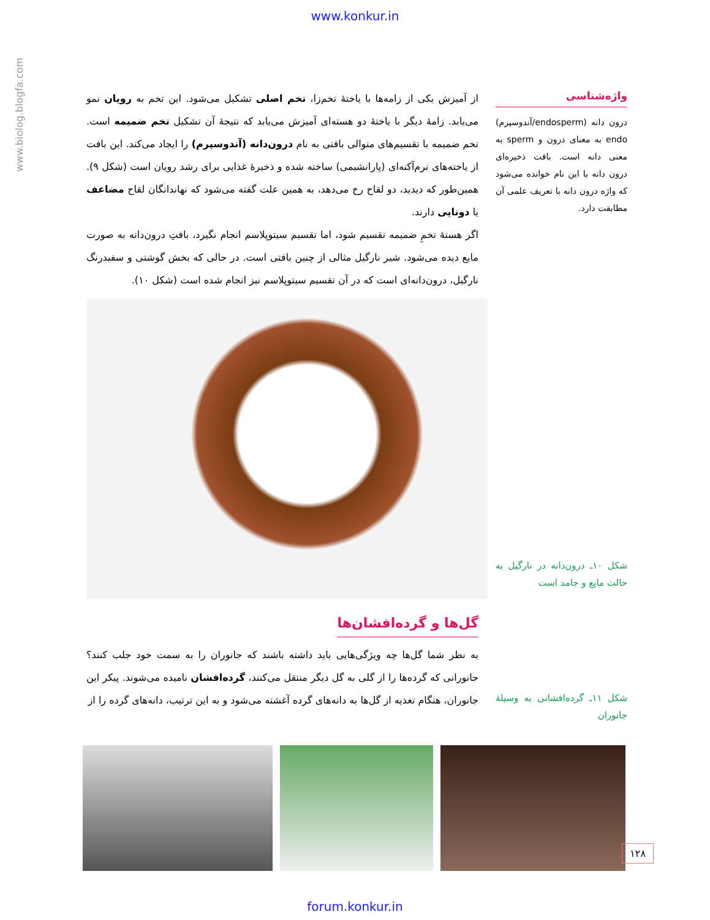www.konkur.in
www.biolog.blogfa.com
واژه‌شناسی
درون دانه (endosperm/آندوسپرم) endo به معنای درون و sperm به معنی دانه است. بافت ذخیره‌ای درون دانه با این نام خوانده می‌شود که واژه درون دانه با تعریف علمی آن مطابقت دارد.
شکل ۱۰ـ درون‌دانه در نارگیل به حالت مایع و جامد است
شکل ۱۱ـ گرده‌افشانی به وسیلهٔ جانوران
از آمیزش یکی از زامه‌ها با یاختهٔ تخم‌زا، تخم اصلی تشکیل می‌شود. این تخم به رویان نمو می‌یابد. زامهٔ دیگر با یاختهٔ دو هسته‌ای آمیزش می‌یابد که نتیجهٔ آن تشکیل تخم ضمیمه است. تخم ضمیمه با تقسیم‌های متوالی بافتی به نام درون‌دانه (آندوسپرم) را ایجاد می‌کند. این بافت از یاخته‌های نرم‌آکنه‌ای (پارانشیمی) ساخته شده و ذخیرهٔ غذایی برای رشد رویان است (شکل ۹). همین‌طور که دیدید، دو لقاح رخ می‌دهد، به همین علت گفته می‌شود که نهاندانگان لقاح مضاعف یا دوتایی دارند.
اگر هستهٔ تخمِ ضمیمه تقسیم شود، اما تقسیم سیتوپلاسم انجام نگیرد، بافتِ درون‌دانه به صورت مایع دیده می‌شود. شیر نارگیل مثالی از چنین بافتی است. در حالی که بخش گوشتی و سفیدرنگ نارگیل، درون‌دانه‌ای است که در آن تقسیم سیتوپلاسم نیز انجام شده است (شکل ۱۰).
گل‌ها و گرده‌افشان‌ها
به نظر شما گل‌ها چه ویژگی‌هایی باید داشته باشند که جانوران را به سمت خود جلب کنند؟ جانورانی که گرده‌ها را از گلی به گل دیگر منتقل می‌کنند، گرده‌افشان نامیده می‌شوند. پیکر این جانوران، هنگام تغذیه از گل‌ها به دانه‌های گرده آغشته می‌شود و به این ترتیب، دانه‌های گرده را از
۱۲۸
forum.konkur.in